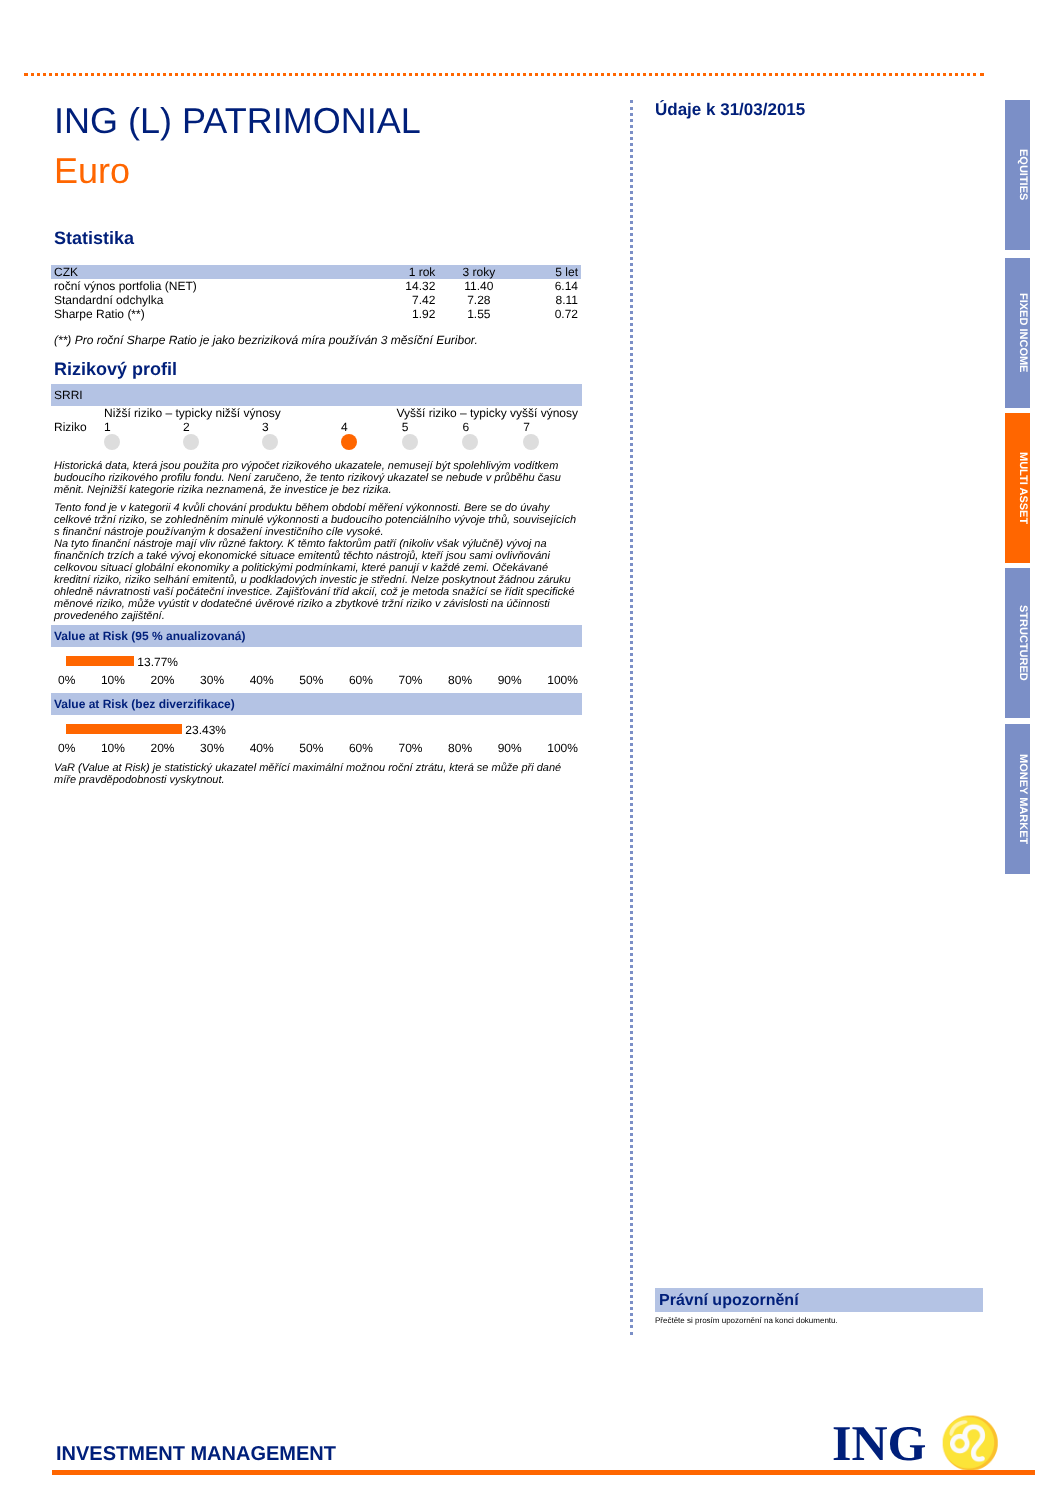ING (L) PATRIMONIAL
Euro
Statistika
| CZK | 1 rok | 3 roky | 5 let |
| --- | --- | --- | --- |
| roční výnos portfolia (NET) | 14.32 | 11.40 | 6.14 |
| Standardní odchylka | 7.42 | 7.28 | 8.11 |
| Sharpe Ratio (**) | 1.92 | 1.55 | 0.72 |
(**) Pro roční Sharpe Ratio je jako bezriziková míra používán 3 měsíční Euribor.
Rizikový profil
SRRI
| | Nižší riziko – typicky nižší výnosy | | | Vyšší riziko – typicky vyšší výnosy | | | |
| Riziko | 1 | 2 | 3 | 4 | 5 | 6 | 7 |
Historická data, která jsou použita pro výpočet rizikového ukazatele, nemusejí být spolehlivým vodítkem budoucího rizikového profilu fondu. Není zaručeno, že tento rizikový ukazatel se nebude v průběhu času měnit. Nejnižší kategorie rizika neznamená, že investice je bez rizika.
Tento fond je v kategorii 4 kvůli chování produktu během období měření výkonnosti. Bere se do úvahy celkové tržní riziko, se zohledněním minulé výkonnosti a budoucího potenciálního vývoje trhů, souvisejících s finanční nástroje používaným k dosažení investičního cíle vysoké.
Na tyto finanční nástroje mají vliv různé faktory. K těmto faktorům patří (nikoliv však výlučně) vývoj na finančních trzích a také vývoj ekonomické situace emitentů těchto nástrojů, kteří jsou sami ovlivňováni celkovou situací globální ekonomiky a politickými podmínkami, které panují v každé zemi. Očekávané kreditní riziko, riziko selhání emitentů, u podkladových investic je střední. Nelze poskytnout žádnou záruku ohledně návratnosti vaší počáteční investice. Zajišťování tříd akcií, což je metoda snažící se řídit specifické měnové riziko, může vyústit v dodatečné úvěrové riziko a zbytkové tržní riziko v závislosti na účinnosti provedeného zajištění.
Value at Risk (95 % anualizovaná)
13.77%
0% 10% 20% 30% 40% 50% 60% 70% 80% 90% 100%
Value at Risk (bez diverzifikace)
23.43%
0% 10% 20% 30% 40% 50% 60% 70% 80% 90% 100%
VaR (Value at Risk) je statistický ukazatel měřící maximální možnou roční ztrátu, která se může při dané míře pravděpodobnosti vyskytnout.
Údaje k 31/03/2015
Právní upozornění
Přečtěte si prosím upozornění na konci dokumentu.
EQUITIES
FIXED INCOME
MULTI ASSET
STRUCTURED
MONEY MARKET
INVESTMENT MANAGEMENT ING ♌